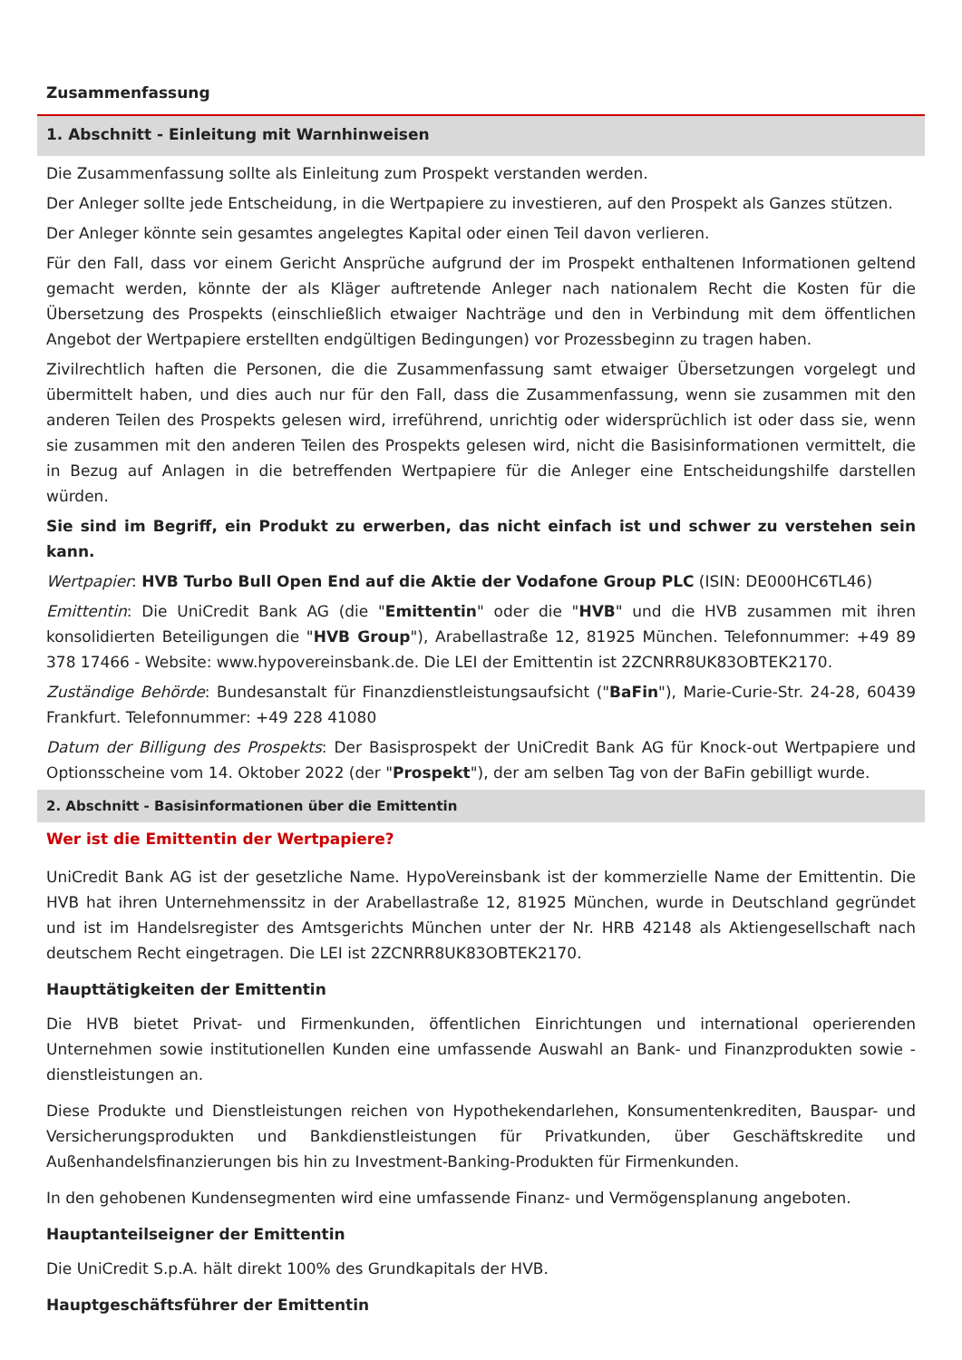Zusammenfassung
1. Abschnitt - Einleitung mit Warnhinweisen
Die Zusammenfassung sollte als Einleitung zum Prospekt verstanden werden.
Der Anleger sollte jede Entscheidung, in die Wertpapiere zu investieren, auf den Prospekt als Ganzes stützen.
Der Anleger könnte sein gesamtes angelegtes Kapital oder einen Teil davon verlieren.
Für den Fall, dass vor einem Gericht Ansprüche aufgrund der im Prospekt enthaltenen Informationen geltend gemacht werden, könnte der als Kläger auftretende Anleger nach nationalem Recht die Kosten für die Übersetzung des Prospekts (einschließlich etwaiger Nachträge und den in Verbindung mit dem öffentlichen Angebot der Wertpapiere erstellten endgültigen Bedingungen) vor Prozessbeginn zu tragen haben.
Zivilrechtlich haften die Personen, die die Zusammenfassung samt etwaiger Übersetzungen vorgelegt und übermittelt haben, und dies auch nur für den Fall, dass die Zusammenfassung, wenn sie zusammen mit den anderen Teilen des Prospekts gelesen wird, irreführend, unrichtig oder widersprüchlich ist oder dass sie, wenn sie zusammen mit den anderen Teilen des Prospekts gelesen wird, nicht die Basisinformationen vermittelt, die in Bezug auf Anlagen in die betreffenden Wertpapiere für die Anleger eine Entscheidungshilfe darstellen würden.
Sie sind im Begriff, ein Produkt zu erwerben, das nicht einfach ist und schwer zu verstehen sein kann.
Wertpapier: HVB Turbo Bull Open End auf die Aktie der Vodafone Group PLC (ISIN: DE000HC6TL46)
Emittentin: Die UniCredit Bank AG (die "Emittentin" oder die "HVB" und die HVB zusammen mit ihren konsolidierten Beteiligungen die "HVB Group"), Arabellastraße 12, 81925 München. Telefonnummer: +49 89 378 17466 - Website: www.hypovereinsbank.de. Die LEI der Emittentin ist 2ZCNRR8UK83OBTEK2170.
Zuständige Behörde: Bundesanstalt für Finanzdienstleistungsaufsicht ("BaFin"), Marie-Curie-Str. 24-28, 60439 Frankfurt. Telefonnummer: +49 228 41080
Datum der Billigung des Prospekts: Der Basisprospekt der UniCredit Bank AG für Knock-out Wertpapiere und Optionsscheine vom 14. Oktober 2022 (der "Prospekt"), der am selben Tag von der BaFin gebilligt wurde.
2. Abschnitt - Basisinformationen über die Emittentin
Wer ist die Emittentin der Wertpapiere?
UniCredit Bank AG ist der gesetzliche Name. HypoVereinsbank ist der kommerzielle Name der Emittentin. Die HVB hat ihren Unternehmenssitz in der Arabellastraße 12, 81925 München, wurde in Deutschland gegründet und ist im Handelsregister des Amtsgerichts München unter der Nr. HRB 42148 als Aktiengesellschaft nach deutschem Recht eingetragen. Die LEI ist 2ZCNRR8UK83OBTEK2170.
Haupttätigkeiten der Emittentin
Die HVB bietet Privat- und Firmenkunden, öffentlichen Einrichtungen und international operierenden Unternehmen sowie institutionellen Kunden eine umfassende Auswahl an Bank- und Finanzprodukten sowie -dienstleistungen an.
Diese Produkte und Dienstleistungen reichen von Hypothekendarlehen, Konsumentenkrediten, Bauspar- und Versicherungsprodukten und Bankdienstleistungen für Privatkunden, über Geschäftskredite und Außenhandelsfinanzierungen bis hin zu Investment-Banking-Produkten für Firmenkunden.
In den gehobenen Kundensegmenten wird eine umfassende Finanz- und Vermögensplanung angeboten.
Hauptanteilseigner der Emittentin
Die UniCredit S.p.A. hält direkt 100% des Grundkapitals der HVB.
Hauptgeschäftsführer der Emittentin